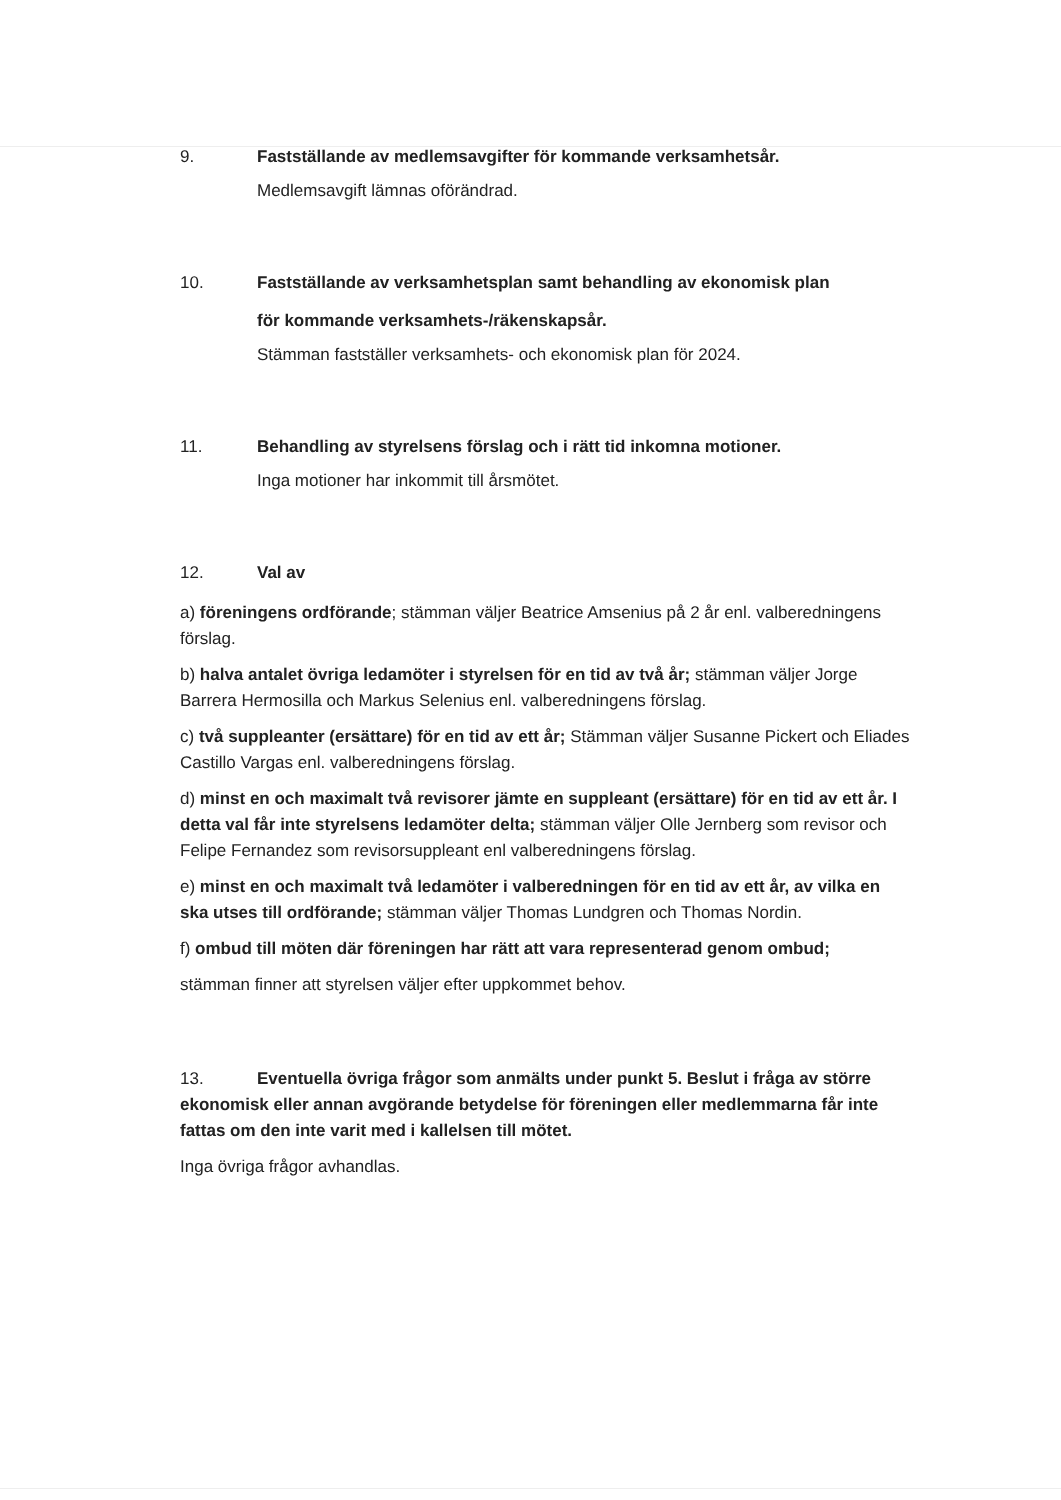9. Fastställande av medlemsavgifter för kommande verksamhetsår.
Medlemsavgift lämnas oförändrad.
10. Fastställande av verksamhetsplan samt behandling av ekonomisk plan
för kommande verksamhets-/räkenskapsår.
Stämman fastställer verksamhets- och ekonomisk plan för 2024.
11. Behandling av styrelsens förslag och i rätt tid inkomna motioner.
Inga motioner har inkommit till årsmötet.
12. Val av
a) föreningens ordförande; stämman väljer Beatrice Amsenius på 2 år enl. valberedningens förslag.
b) halva antalet övriga ledamöter i styrelsen för en tid av två år; stämman väljer Jorge Barrera Hermosilla och Markus Selenius enl. valberedningens förslag.
c) två suppleanter (ersättare) för en tid av ett år; Stämman väljer Susanne Pickert och Eliades Castillo Vargas enl. valberedningens förslag.
d) minst en och maximalt två revisorer jämte en suppleant (ersättare) för en tid av ett år. I detta val får inte styrelsens ledamöter delta; stämman väljer Olle Jernberg som revisor och Felipe Fernandez som revisorsuppleant enl valberedningens förslag.
e) minst en och maximalt två ledamöter i valberedningen för en tid av ett år, av vilka en ska utses till ordförande; stämman väljer Thomas Lundgren och Thomas Nordin.
f) ombud till möten där föreningen har rätt att vara representerad genom ombud;
stämman finner att styrelsen väljer efter uppkommet behov.
13. Eventuella övriga frågor som anmälts under punkt 5. Beslut i fråga av större ekonomisk eller annan avgörande betydelse för föreningen eller medlemmarna får inte fattas om den inte varit med i kallelsen till mötet.
Inga övriga frågor avhandlas.